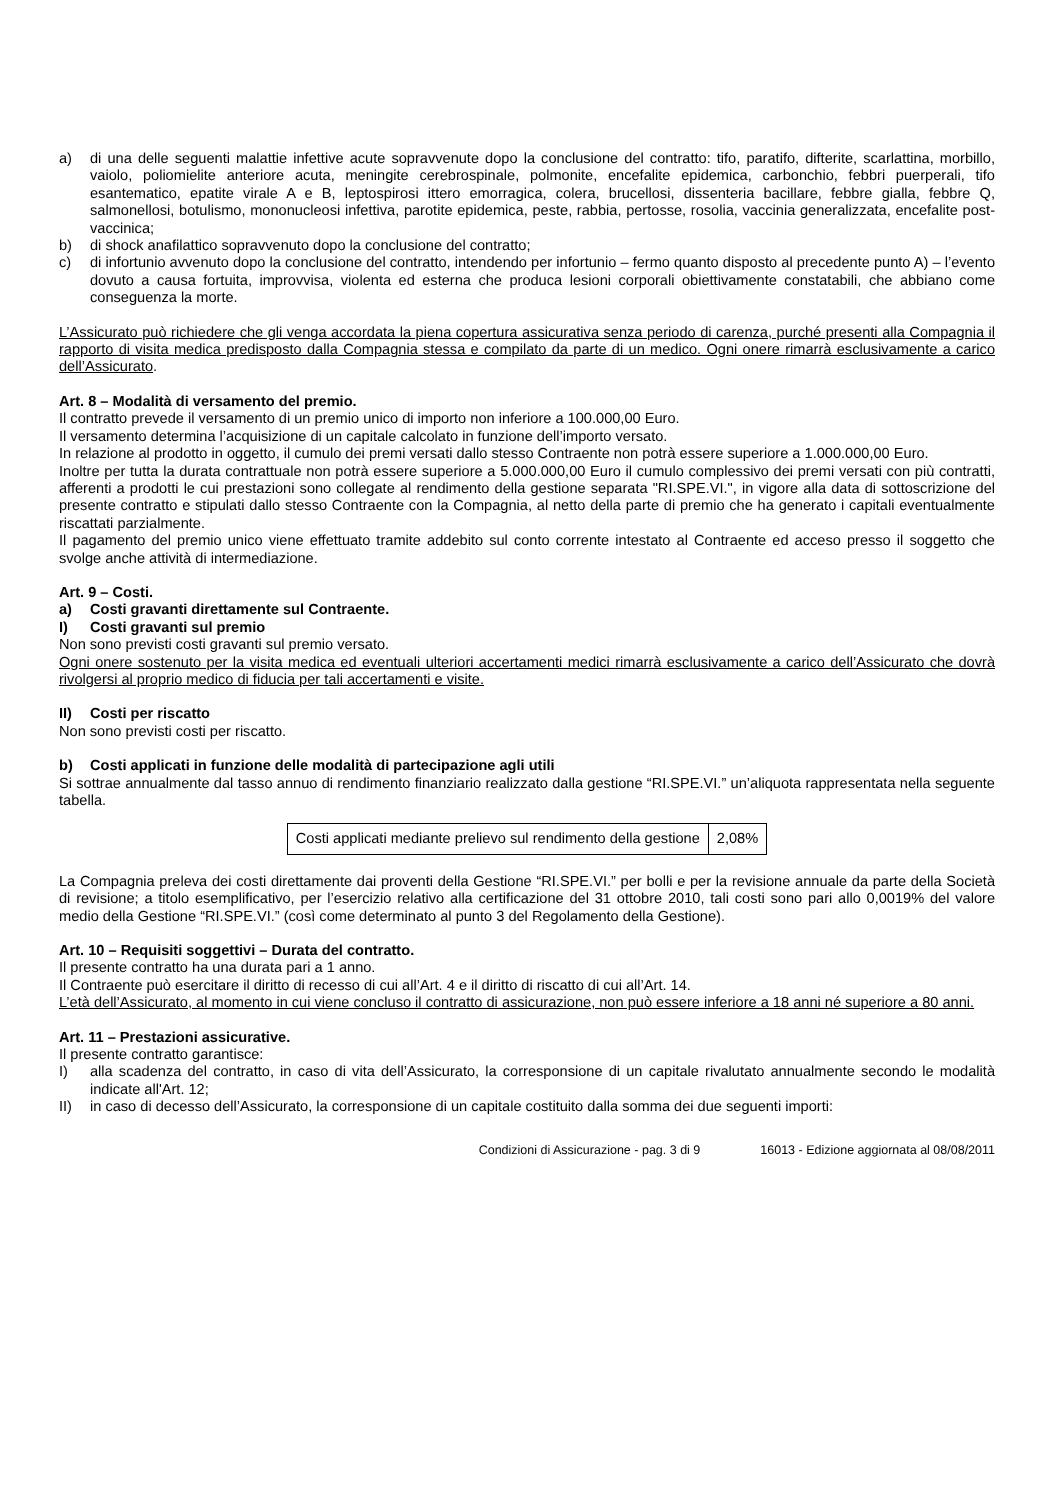a) di una delle seguenti malattie infettive acute sopravvenute dopo la conclusione del contratto: tifo, paratifo, difterite, scarlattina, morbillo, vaiolo, poliomielite anteriore acuta, meningite cerebrospinale, polmonite, encefalite epidemica, carbonchio, febbri puerperali, tifo esantematico, epatite virale A e B, leptospirosi ittero emorragica, colera, brucellosi, dissenteria bacillare, febbre gialla, febbre Q, salmonellosi, botulismo, mononucleosi infettiva, parotite epidemica, peste, rabbia, pertosse, rosolia, vaccinia generalizzata, encefalite post-vaccinica;
b) di shock anafilattico sopravvenuto dopo la conclusione del contratto;
c) di infortunio avvenuto dopo la conclusione del contratto, intendendo per infortunio – fermo quanto disposto al precedente punto A) – l’evento dovuto a causa fortuita, improvvisa, violenta ed esterna che produca lesioni corporali obiettivamente constatabili, che abbiano come conseguenza la morte.
L’Assicurato può richiedere che gli venga accordata la piena copertura assicurativa senza periodo di carenza, purché presenti alla Compagnia il rapporto di visita medica predisposto dalla Compagnia stessa e compilato da parte di un medico. Ogni onere rimarrà esclusivamente a carico dell’Assicurato.
Art. 8 – Modalità di versamento del premio.
Il contratto prevede il versamento di un premio unico di importo non inferiore a 100.000,00 Euro.
Il versamento determina l’acquisizione di un capitale calcolato in funzione dell’importo versato.
In relazione al prodotto in oggetto, il cumulo dei premi versati dallo stesso Contraente non potrà essere superiore a 1.000.000,00 Euro.
Inoltre per tutta la durata contrattuale non potrà essere superiore a 5.000.000,00 Euro il cumulo complessivo dei premi versati con più contratti, afferenti a prodotti le cui prestazioni sono collegate al rendimento della gestione separata "RI.SPE.VI.", in vigore alla data di sottoscrizione del presente contratto e stipulati dallo stesso Contraente con la Compagnia, al netto della parte di premio che ha generato i capitali eventualmente riscattati parzialmente.
Il pagamento del premio unico viene effettuato tramite addebito sul conto corrente intestato al Contraente ed acceso presso il soggetto che svolge anche attività di intermediazione.
Art. 9 – Costi.
a) Costi gravanti direttamente sul Contraente.
I) Costi gravanti sul premio
Non sono previsti costi gravanti sul premio versato.
Ogni onere sostenuto per la visita medica ed eventuali ulteriori accertamenti medici rimarrà esclusivamente a carico dell’Assicurato che dovrà rivolgersi al proprio medico di fiducia per tali accertamenti e visite.
II) Costi per riscatto
Non sono previsti costi per riscatto.
b) Costi applicati in funzione delle modalità di partecipazione agli utili
Si sottrae annualmente dal tasso annuo di rendimento finanziario realizzato dalla gestione “RI.SPE.VI.” un’aliquota rappresentata nella seguente tabella.
| Costi applicati mediante prelievo sul rendimento della gestione | 2,08% |
La Compagnia preleva dei costi direttamente dai proventi della Gestione “RI.SPE.VI.” per bolli e per la revisione annuale da parte della Società di revisione; a titolo esemplificativo, per l’esercizio relativo alla certificazione del 31 ottobre 2010, tali costi sono pari allo 0,0019% del valore medio della Gestione “RI.SPE.VI.” (così come determinato al punto 3 del Regolamento della Gestione).
Art. 10 – Requisiti soggettivi – Durata del contratto.
Il presente contratto ha una durata pari a 1 anno.
Il Contraente può esercitare il diritto di recesso di cui all’Art. 4 e il diritto di riscatto di cui all’Art. 14.
L’età dell’Assicurato, al momento in cui viene concluso il contratto di assicurazione, non può essere inferiore a 18 anni né superiore a 80 anni.
Art. 11 – Prestazioni assicurative.
Il presente contratto garantisce:
I) alla scadenza del contratto, in caso di vita dell’Assicurato, la corresponsione di un capitale rivalutato annualmente secondo le modalità indicate all'Art. 12;
II) in caso di decesso dell’Assicurato, la corresponsione di un capitale costituito dalla somma dei due seguenti importi:
Condizioni di Assicurazione - pag. 3 di 9 16013 - Edizione aggiornata al 08/08/2011